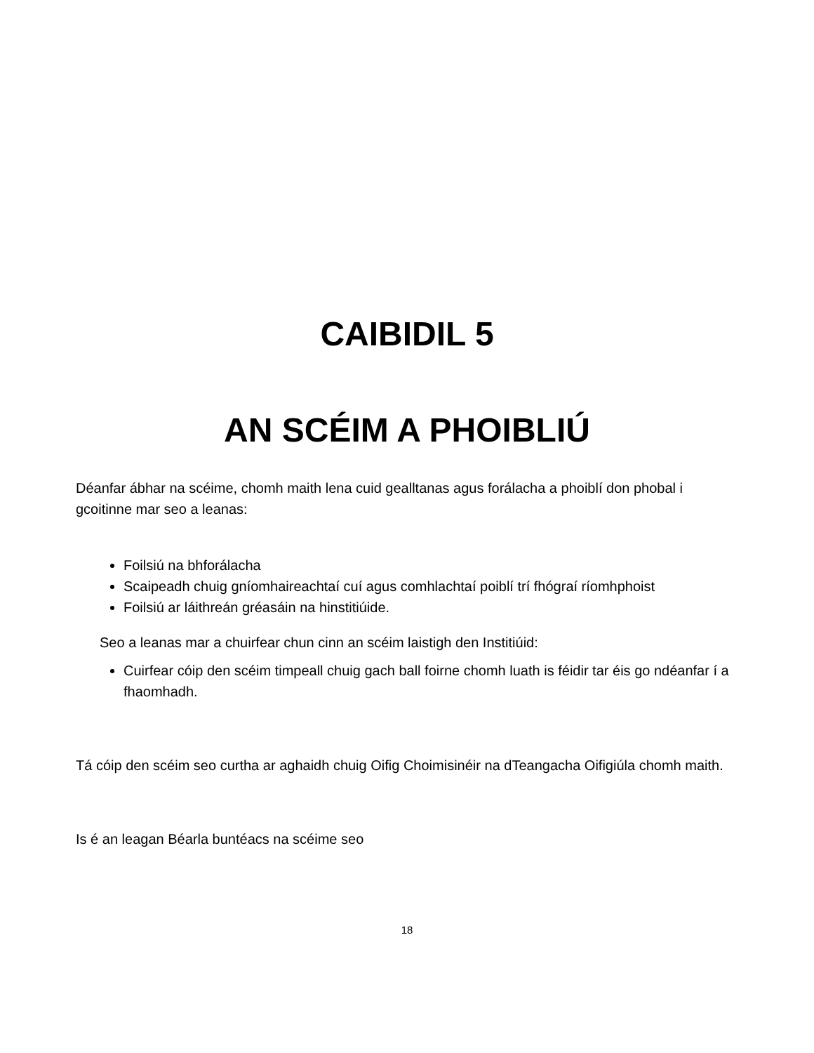CAIBIDIL 5
AN SCÉIM A PHOIBLIÚ
Déanfar ábhar na scéime, chomh maith lena cuid gealltanas agus forálacha a phoiblí don phobal i gcoitinne mar seo a leanas:
Foilsiú na bhforálacha
Scaipeadh chuig gníomhaireachtaí cuí agus comhlachtaí poiblí trí fhógraí ríomhphoist
Foilsiú ar láithreán gréasáin na hinstitiúide.
Seo a leanas mar a chuirfear chun cinn an scéim laistigh den Institiúid:
Cuirfear cóip den scéim timpeall chuig gach ball foirne chomh luath is féidir tar éis go ndéanfar í a fhaomhadh.
Tá cóip den scéim seo curtha ar aghaidh chuig Oifig Choimisinéir na dTeangacha Oifigiúla chomh maith.
Is é an leagan Béarla buntéacs na scéime seo
18